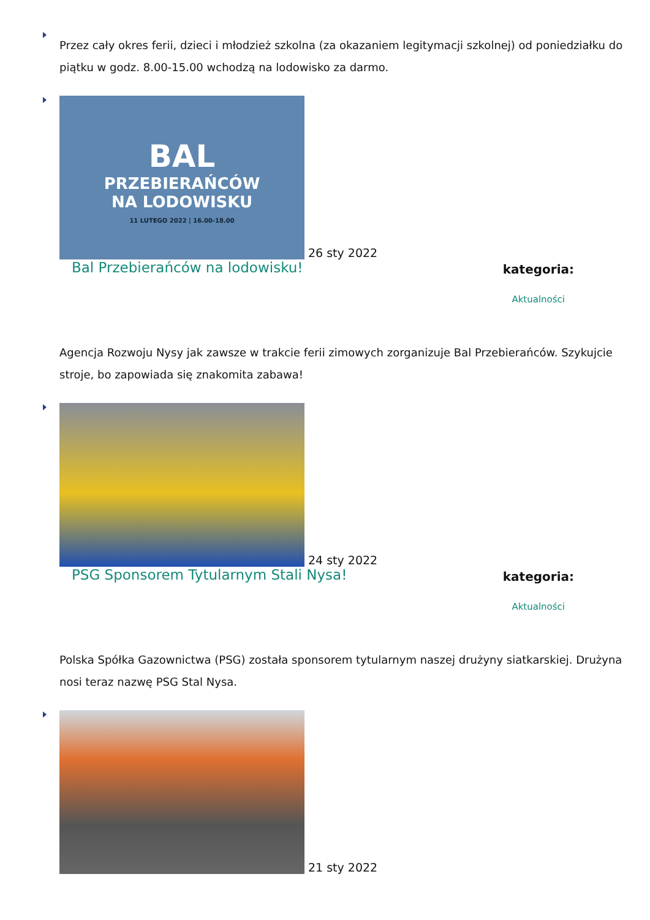Przez cały okres ferii, dzieci i młodzież szkolna (za okazaniem legitymacji szkolnej) od poniedziałku do piątku w godz. 8.00-15.00 wchodzą na lodowisko za darmo.
BAL
PRZEBIERAŃCÓW
NA LODOWISKU
11 LUTEGO 2022 | 16.00-18.00
26 sty 2022
Bal Przebierańców na lodowisku! kategoria:
Aktualności
Agencja Rozwoju Nysy jak zawsze w trakcie ferii zimowych zorganizuje Bal Przebierańców. Szykujcie stroje, bo zapowiada się znakomita zabawa!
24 sty 2022
PSG Sponsorem Tytularnym Stali Nysa! kategoria:
Aktualności
Polska Spółka Gazownictwa (PSG) została sponsorem tytularnym naszej drużyny siatkarskiej. Drużyna nosi teraz nazwę PSG Stal Nysa.
21 sty 2022